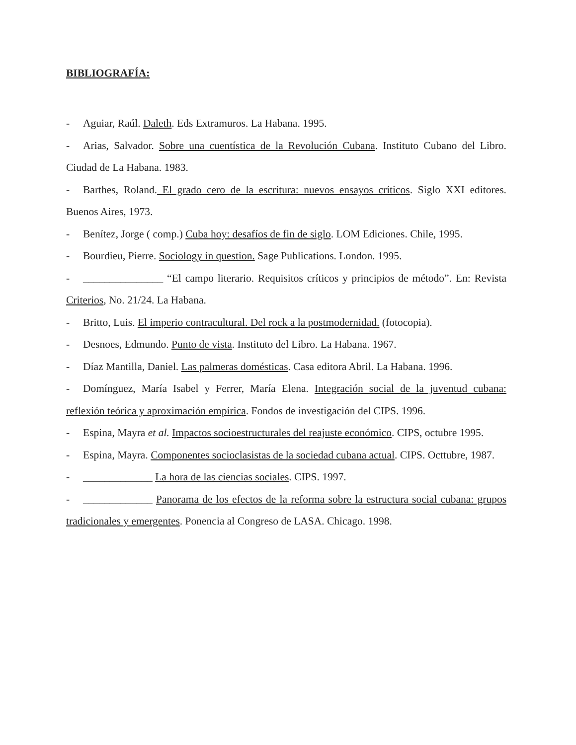BIBLIOGRAFÍA:
- Aguiar, Raúl. Daleth. Eds Extramuros. La Habana. 1995.
- Arias, Salvador. Sobre una cuentística de la Revolución Cubana. Instituto Cubano del Libro. Ciudad de La Habana. 1983.
- Barthes, Roland. El grado cero de la escritura: nuevos ensayos críticos. Siglo XXI editores. Buenos Aires, 1973.
- Benítez, Jorge ( comp.) Cuba hoy: desafíos de fin de siglo. LOM Ediciones. Chile, 1995.
- Bourdieu, Pierre. Sociology in question. Sage Publications. London. 1995.
- _______________ “El campo literario. Requisitos críticos y principios de método”. En: Revista Criterios, No. 21/24. La Habana.
- Britto, Luis. El imperio contracultural. Del rock a la postmodernidad. (fotocopia).
- Desnoes, Edmundo. Punto de vista. Instituto del Libro. La Habana. 1967.
- Díaz Mantilla, Daniel. Las palmeras domésticas. Casa editora Abril. La Habana. 1996.
- Domínguez, María Isabel y Ferrer, María Elena. Integración social de la juventud cubana: reflexión teórica y aproximación empírica. Fondos de investigación del CIPS. 1996.
- Espina, Mayra et al. Impactos socioestructurales del reajuste económico. CIPS, octubre 1995.
- Espina, Mayra. Componentes socioclasistas de la sociedad cubana actual. CIPS. Octtubre, 1987.
- _____________ La hora de las ciencias sociales. CIPS. 1997.
- _____________ Panorama de los efectos de la reforma sobre la estructura social cubana: grupos tradicionales y emergentes. Ponencia al Congreso de LASA. Chicago. 1998.